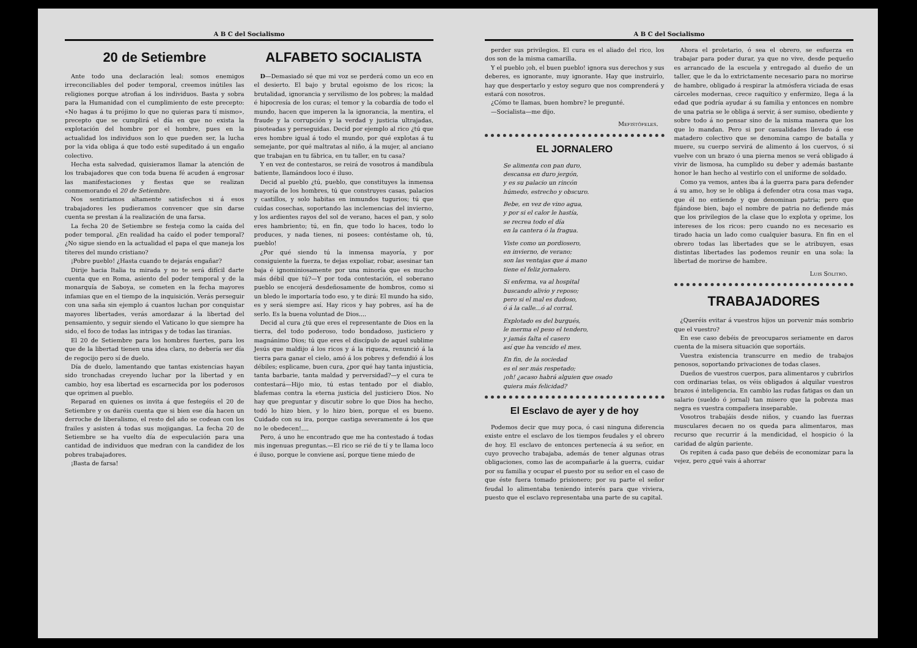A B C del Socialismo
20 de Setiembre
Ante todo una declaración leal: somos enemigos irreconciliables del poder temporal, creemos inútiles las religiones porque atrofian á los individuos. Basta y sobra para la Humanidad con el cumplimiento de este precepto: «No hagas á tu prójimo lo que no quieras para tí mismo», precepto que se cumplirá el día en que no exista la explotación del hombre por el hombre, pues en la actualidad los individuos son lo que pueden ser, la lucha por la vida obliga á que todo esté supeditado á un engaño colectivo.
Hecha esta salvedad, quisieramos llamar la atención de los trabajadores que con toda buena fé acuden á engrosar las manifestaciones y fiestas que se realizan conmemorando el 20 de Setiembre.
Nos sentiriamos altamente satisfechos si á esos trabajadores les pudieramos convencer que sin darse cuenta se prestan á la realización de una farsa.
La fecha 20 de Setiembre se festeja como la caída del poder temporal. ¿En realidad ha caído el poder temporal? ¿No sigue siendo en la actualidad el papa el que maneja los títeres del mundo cristiano?
¡Pobre pueblo! ¿Hasta cuando te dejarás engañar?
Dirije hacia Italia tu mirada y no te será difícil darte cuenta que en Roma, asiento del poder temporal y de la monarquía de Saboya, se cometen en la fecha mayores infamias que en el tiempo de la inquisición. Verás perseguir con una saña sin ejemplo á cuantos luchan por conquistar mayores libertades, verás amordazar á la libertad del pensamiento, y seguir siendo el Vaticano lo que siempre ha sido, el foco de todas las intrigas y de todas las tiranías.
El 20 de Setiembre para los hombres fuertes, para los que de la libertad tienen una idea clara, no debería ser día de regocijo pero sí de duelo.
Día de duelo, lamentando que tantas existencias hayan sido tronchadas creyendo luchar por la libertad y en cambio, hoy esa libertad es escarnecida por los poderosos que oprimen al pueblo.
Reparad en quienes os invita á que festegéis el 20 de Setiembre y os daréis cuenta que si bien ese día hacen un derroche de liberalismo, el resto del año se codean con los frailes y asisten á todas sus mojigangas. La fecha 20 de Setiembre se ha vuelto día de especulación para una cantidad de individuos que medran con la candidez de los pobres trabajadores.
¡Basta de farsa!
ALFABETO SOCIALISTA
D—Demasiado sé que mi voz se perderá como un eco en el desierto. El bajo y brutal egoismo de los ricos; la brutalidad, ignorancia y servilismo de los pobres; la maldad é hipocresía de los curas; el temor y la cobardía de todo el mundo, hacen que imperen la la ignorancia, la mentira, el fraude y la corrupción y la verdad y justicia ultrajadas, pisoteadas y perseguidas. Decid por ejemplo al rico ¿tú que eres hombre igual á todo el mundo, por qué explotas á tu semejante, por qué maltratas al niño, á la mujer, al anciano que trabajan en tu fábrica, en tu taller, en tu casa?
Y en vez de contestaros, se reirá de vosotros á mandíbula batiente, llamándoos loco é iluso.
Decid al pueblo ¿tú, pueblo, que constituyes la inmensa mayoría de los hombres, tú que construyes casas, palacios y castillos, y solo habitas en inmundos tugurios; tú que cuidas cosechas, soportando las inclemencias del invierno, y los ardientes rayos del sol de verano, haces el pan, y solo eres hambriento; tú, en fin, que todo lo haces, todo lo produces, y nada tienes, ni posees: contéstame oh, tú, pueblo!
¿Por qué siendo tú la inmensa mayoría, y por consiguiente la fuerza, te dejas expoliar, robar, asesinar tan baja é ignominiosamente por una minoría que es mucho más débil que tú?—Y por toda contestación, el soberano pueblo se encojerá desdeñosamente de hombros, como si un bledo le importaría todo eso, y te dirá: El mundo ha sido, es y será siempre así. Hay ricos y hay pobres, así ha de serlo. Es la buena voluntad de Dios....
Decid al cura ¿tú que eres el representante de Dios en la tierra, del todo poderoso, todo bondadoso, justiciero y magnánimo Dios; tú que eres el discípulo de aquel sublime Jesús que maldijo á los ricos y á la riqueza, renunció á la tierra para ganar el cielo, amó á los pobres y defendió á los débiles; esplicame, buen cura, ¿por qué hay tanta injusticia, tanta barbarie, tanta maldad y perversidad?—y el cura te contestará—Hijo mio, tú estas tentado por el diablo, blafemas contra la eterna justicia del justiciero Dios. No hay que preguntar y discutir sobre lo que Dios ha hecho, todó lo hizo bien, y lo hizo bien, porque el es bueno. Cuidado con su ira, porque castiga severamente á los que no le obedecen!....
Pero, á uno he encontrado que me ha contestado á todas mis ingenuas preguntas.—El rico se rié de tí y te llama loco é iluso, porque le conviene así, porque tiene miedo de
A B C del Socialismo
perder sus privilegios. El cura es el aliado del rico, los dos son de la misma camarilla.
Y el pueblo ¡oh, el buen pueblo! ignora sus derechos y sus deberes, es ignorante, muy ignorante. Hay que instruirlo, hay que despertarlo y estoy seguro que nos comprenderá y estará con nosotros.
¿Cómo te llamas, buen hombre? le pregunté.
—Socialista—me dijo.
Mefistófeles.
EL JORNALERO
Se alimenta con pan duro,
descansa en duro jergón,
y es su palacio un rincón
húmedo, estrecho y obscuro.
Bebe, en vez de vino agua,
y por si el calor le hastía,
se recrea todo el día
en la cantera ó la fragua.
Viste como un pordiosero,
en invierno, de verano;
son las ventajas que á mano
tiene el feliz jornalero.
Si enferma, va al hospital
buscando alivio y reposo;
pero si el mal es dudoso,
ó á la calle...ó al corral.
Explotado es del burgués,
le merma el peso el tendero,
y jamás falta el casero
así que ha vencido el mes.
En fin, de la sociedad
es el ser más respetado;
¡oh! ¿acaso habrá alguien que osado
quiera más felicidad?
El Esclavo de ayer y de hoy
Podemos decir que muy poca, ó casi ninguna diferencia existe entre el esclavo de los tiempos feudales y el obrero de hoy. El esclavo de entonces pertenecía á su señor, en cuyo provecho trabajaba, además de tener algunas otras obligaciones, como las de acompañarle á la guerra, cuidar por su familia y ocupar el puesto por su señor en el caso de que éste fuera tomado prisionero; por su parte el señor feudal lo alimentaba teniendo interés para que viviera, puesto que el esclavo representaba una parte de su capital.
Ahora el proletario, ó sea el obrero, se esfuerza en trabajar para poder durar, ya que no vive, desde pequeño es arrancado de la escuela y entregado al dueño de un taller, que le da lo extrictamente necesario para no morirse de hambre, obligado á respirar la atmósfera viciada de esas cárceles modernas, crece raquítico y enfermizo, llega á la edad que podría ayudar á su familia y entonces en nombre de una patria se le obliga á servir, á ser sumiso, obediente y sobre todo á no pensar sino de la misma manera que los que lo mandan. Pero si por casualidades llevado á ese matadero colectivo que se denomina campo de batalla y muere, su cuerpo servirá de alimento á los cuervos, ó si vuelve con un brazo ó una pierna menos se verá obligado á vivir de lismosa, ha cumplido su deber y además bastante honor le han hecho al vestirlo con el uniforme de soldado.
Como ya vemos, antes iba á la guerra para para defender á su amo, hoy se le obliga á defender otra cosa mas vaga, que él no entiende y que denominan patria; pero que fijándose bien, bajo el nombre de patria no defiende más que los privilegios de la clase que lo explota y oprime, los intereses de los ricos: pero cuando no es necesario es tirado hacia un lado como cualquier basura. En fin en el obrero todas las libertades que se le atribuyen, esas distintas libertades las podemos reunir en una sola: la libertad de morirse de hambre.
Luis Solitro.
TRABAJADORES
¿Queréis evitar á vuestros hijos un porvenir más sombrio que el vuestro?
En ese caso debéis de preocuparos seriamente en daros cuenta de la misera situación que soportáis.
Vuestra existencia transcurre en medio de trabajos penosos, soportando privaciones de todas clases.
Dueños de vuestros cuerpos, para alimentaros y cubrirlos con ordinarias telas, os véis obligados á alquilar vuestros brazos é inteligencia. En cambio las rudas fatigas os dan un salario (sueldo ó jornal) tan misero que la pobreza mas negra es vuestra compañera inseparable.
Vosotros trabajáis desde niños, y cuando las fuerzas musculares decaen no os queda para alimentaros, mas recurso que recurrir á la mendicidad, el hospicio ó la caridad de algún pariente.
Os repiten á cada paso que debéis de economizar para la vejez, pero ¿qué vais á ahorrar